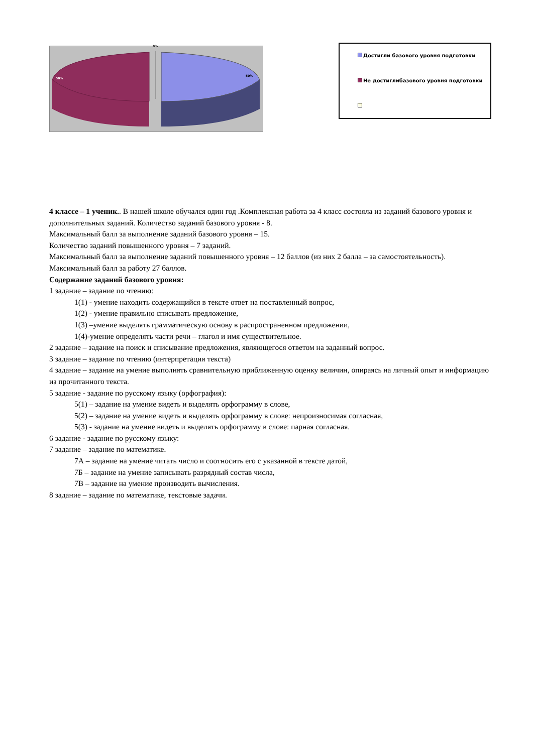0%
50%
50%
Достигли базового уровня подготовки
Не достиглибазового уровня подготовки
4 классе – 1 ученик.. В нашей школе обучался один год .Комплексная работа за 4 класс состояла из заданий базового уровня и дополнительных заданий. Количество заданий базового уровня - 8.
Максимальный балл за выполнение заданий базового уровня – 15.
Количество заданий повышенного уровня – 7 заданий.
Максимальный балл за выполнение заданий повышенного уровня – 12 баллов (из них 2 балла – за самостоятельность).
Максимальный балл за работу 27 баллов.
Содержание заданий базового уровня:
1 задание – задание по чтению:
1(1) - умение находить содержащийся в тексте ответ на поставленный вопрос,
1(2) - умение правильно списывать предложение,
1(3) –умение выделять грамматическую основу в распространенном предложении,
1(4)-умение определять части речи – глагол и имя существительное.
2 задание – задание на поиск и списывание предложения, являющегося ответом на заданный вопрос.
3 задание – задание по чтению (интерпретация текста)
4 задание – задание на умение выполнять сравнительную приближенную оценку величин, опираясь на личный опыт и информацию из прочитанного текста.
5 задание - задание по русскому языку (орфография):
5(1) – задание на умение видеть и выделять орфограмму в слове,
5(2) – задание на умение видеть и выделять орфограмму в слове: непроизносимая согласная,
5(3) - задание на умение видеть и выделять орфограмму в слове: парная согласная.
6 задание - задание по русскому языку:
7 задание – задание по математике.
7А – задание на умение читать число и соотносить его с указанной в тексте датой,
7Б – задание на умение записывать разрядный состав числа,
7В – задание на умение производить вычисления.
8 задание – задание по математике, текстовые задачи.